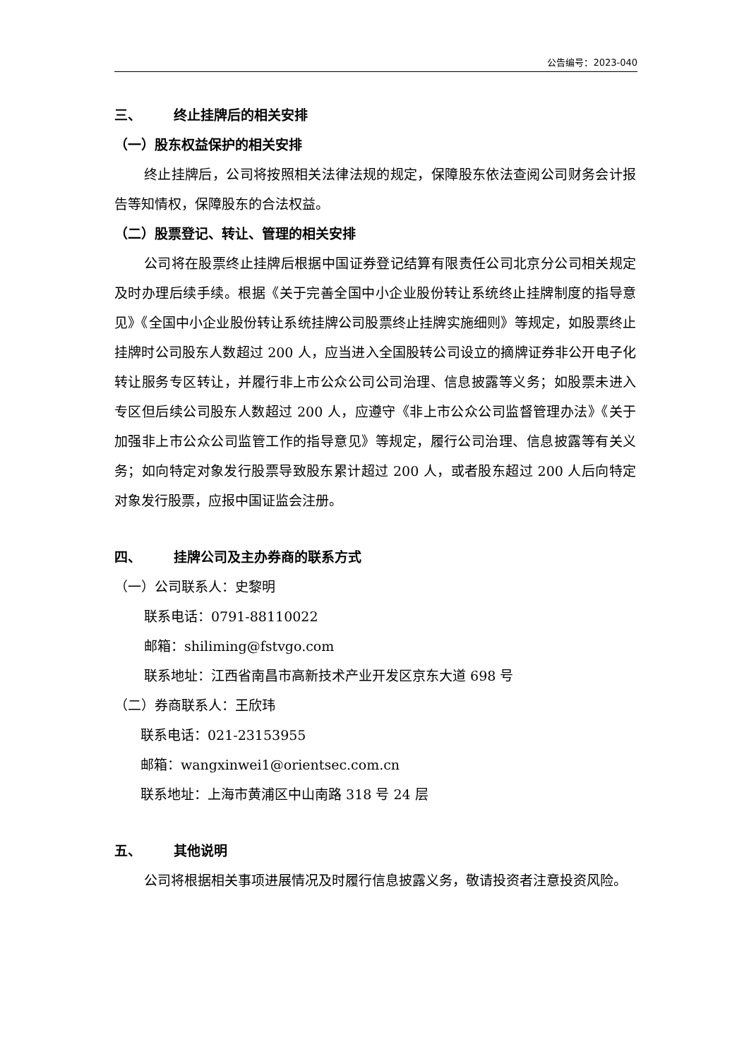公告编号：2023-040
三、 终止挂牌后的相关安排
（一）股东权益保护的相关安排
终止挂牌后，公司将按照相关法律法规的规定，保障股东依法查阅公司财务会计报告等知情权，保障股东的合法权益。
（二）股票登记、转让、管理的相关安排
公司将在股票终止挂牌后根据中国证券登记结算有限责任公司北京分公司相关规定及时办理后续手续。根据《关于完善全国中小企业股份转让系统终止挂牌制度的指导意见》《全国中小企业股份转让系统挂牌公司股票终止挂牌实施细则》等规定，如股票终止挂牌时公司股东人数超过 200 人，应当进入全国股转公司设立的摘牌证券非公开电子化转让服务专区转让，并履行非上市公众公司公司治理、信息披露等义务；如股票未进入专区但后续公司股东人数超过 200 人，应遵守《非上市公众公司监督管理办法》《关于加强非上市公众公司监管工作的指导意见》等规定，履行公司治理、信息披露等有关义务；如向特定对象发行股票导致股东累计超过 200 人，或者股东超过 200 人后向特定对象发行股票，应报中国证监会注册。
四、 挂牌公司及主办券商的联系方式
（一）公司联系人：史黎明
联系电话：0791-88110022
邮箱：shiliming@fstvgo.com
联系地址：江西省南昌市高新技术产业开发区京东大道 698 号
（二）券商联系人：王欣玮
联系电话：021-23153955
邮箱：wangxinwei1@orientsec.com.cn
联系地址：上海市黄浦区中山南路 318 号 24 层
五、 其他说明
公司将根据相关事项进展情况及时履行信息披露义务，敬请投资者注意投资风险。